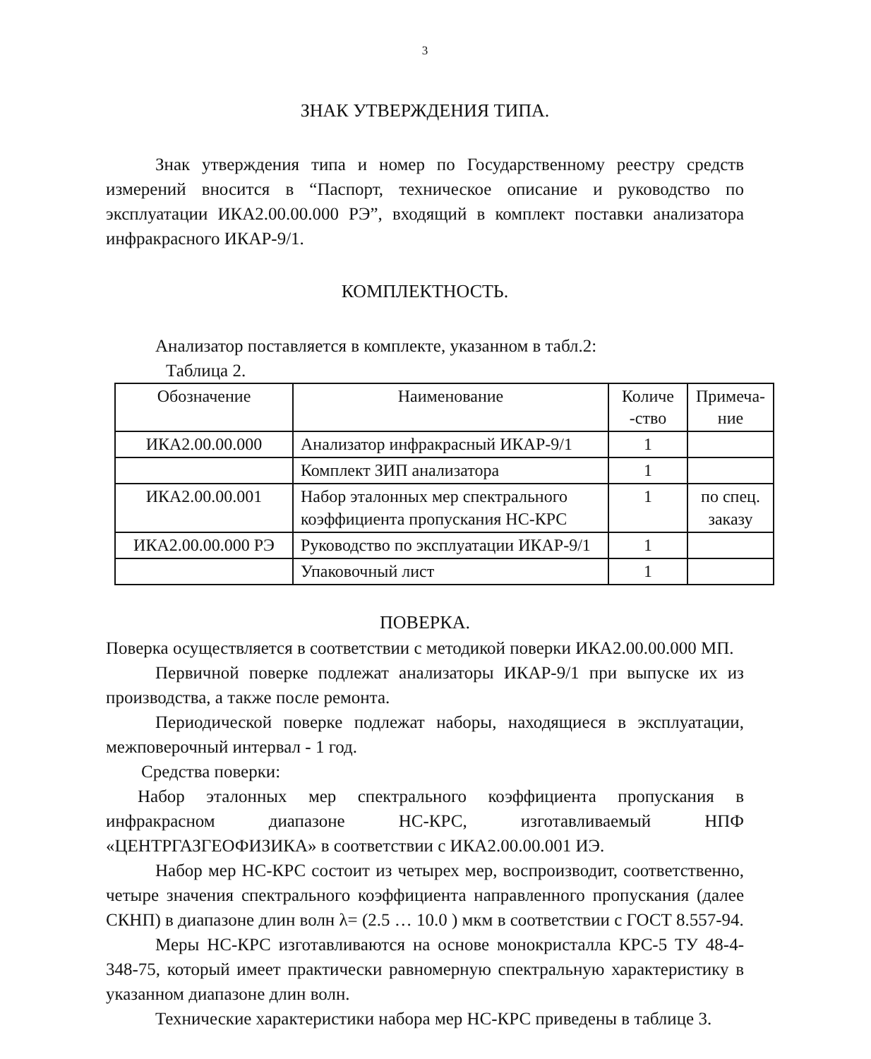3
ЗНАК УТВЕРЖДЕНИЯ ТИПА.
Знак утверждения типа и номер по Государственному реестру средств измерений вносится в “Паспорт, техническое описание и руководство по эксплуатации ИКА2.00.00.000 РЭ”, входящий в комплект поставки анализатора инфракрасного ИКАР-9/1.
КОМПЛЕКТНОСТЬ.
Анализатор поставляется в комплекте, указанном в табл.2:
Таблица 2.
| Обозначение | Наименование | Количе -ство | Примеча-ние |
| --- | --- | --- | --- |
| ИКА2.00.00.000 | Анализатор инфракрасный ИКАР-9/1 | 1 | |
| | Комплект ЗИП анализатора | 1 | |
| ИКА2.00.00.001 | Набор эталонных мер спектрального коэффициента пропускания НС-КРС | 1 | по спец. заказу |
| ИКА2.00.00.000 РЭ | Руководство по эксплуатации ИКАР-9/1 | 1 | |
| | Упаковочный лист | 1 | |
ПОВЕРКА.
Поверка осуществляется в соответствии с методикой поверки ИКА2.00.00.000 МП.
Первичной поверке подлежат анализаторы ИКАР-9/1 при выпуске их из производства, а также после ремонта.
Периодической поверке подлежат наборы, находящиеся в эксплуатации, межповерочный интервал - 1 год.
Средства поверки:
Набор эталонных мер спектрального коэффициента пропускания в инфракрасном диапазоне НС-КРС, изготавливаемый НПФ «ЦЕНТРГАЗГЕОФИЗИКА» в соответствии с ИКА2.00.00.001 ИЭ.
Набор мер НС-КРС состоит из четырех мер, воспроизводит, соответственно, четыре значения спектрального коэффициента направленного пропускания (далее СКНП) в диапазоне длин волн λ= (2.5 … 10.0 ) мкм в соответствии с ГОСТ 8.557-94.
Меры НС-КРС изготавливаются на основе монокристалла КРС-5 ТУ 48-4-348-75, который имеет практически равномерную спектральную характеристику в указанном диапазоне длин волн.
Технические характеристики набора мер НС-КРС приведены в таблице 3.